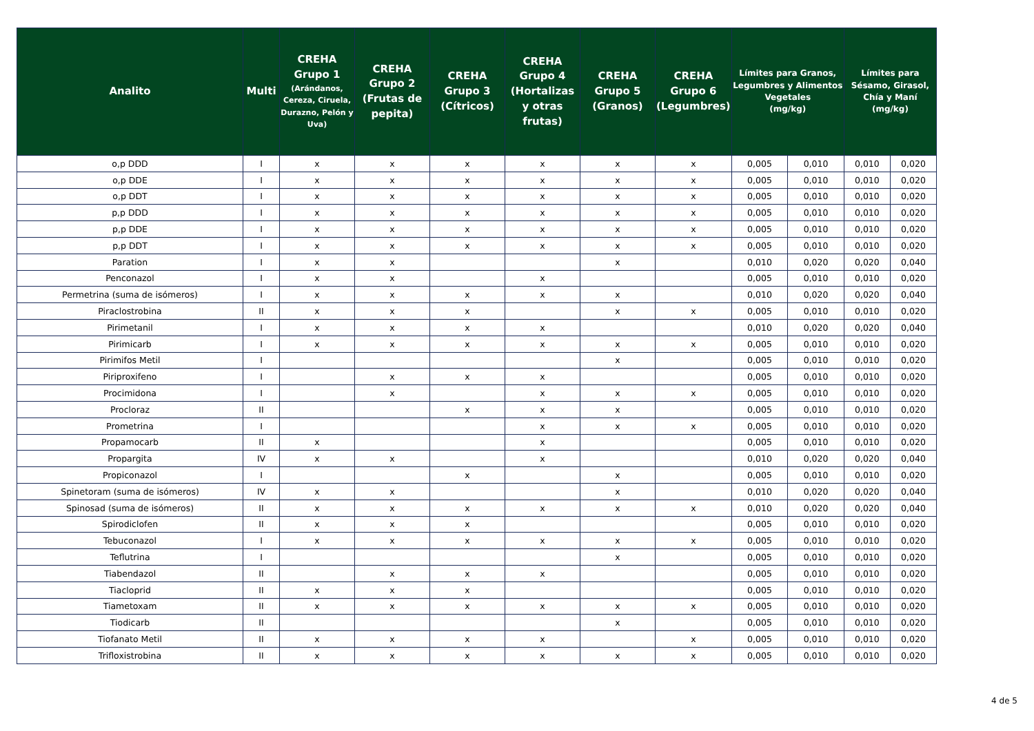| Analito | Multi | CREHA Grupo 1 (Arándanos, Cereza, Ciruela, Durazno, Pelón y Uva) | CREHA Grupo 2 (Frutas de pepita) | CREHA Grupo 3 (Cítricos) | CREHA Grupo 4 (Hortalizas y otras frutas) | CREHA Grupo 5 (Granos) | CREHA Grupo 6 (Legumbres) | Límites para Granos, Legumbres y Alimentos Vegetales (mg/kg) | | Límites para Sésamo, Girasol, Chía y Maní (mg/kg) | |
| --- | --- | --- | --- | --- | --- | --- | --- | --- | --- | --- | --- |
| o,p DDD | I | x | x | x | x | x | x | 0,005 | 0,010 | 0,010 | 0,020 |
| o,p DDE | I | x | x | x | x | x | x | 0,005 | 0,010 | 0,010 | 0,020 |
| o,p DDT | I | x | x | x | x | x | x | 0,005 | 0,010 | 0,010 | 0,020 |
| p,p DDD | I | x | x | x | x | x | x | 0,005 | 0,010 | 0,010 | 0,020 |
| p,p DDE | I | x | x | x | x | x | x | 0,005 | 0,010 | 0,010 | 0,020 |
| p,p DDT | I | x | x | x | x | x | x | 0,005 | 0,010 | 0,010 | 0,020 |
| Paration | I | x | x | | | x | | 0,010 | 0,020 | 0,020 | 0,040 |
| Penconazol | I | x | x | | x | | | 0,005 | 0,010 | 0,010 | 0,020 |
| Permetrina (suma de isómeros) | I | x | x | x | x | x | | 0,010 | 0,020 | 0,020 | 0,040 |
| Piraclostrobina | II | x | x | x | | x | x | 0,005 | 0,010 | 0,010 | 0,020 |
| Pirimetanil | I | x | x | x | x | | | 0,010 | 0,020 | 0,020 | 0,040 |
| Pirimicarb | I | x | x | x | x | x | x | 0,005 | 0,010 | 0,010 | 0,020 |
| Pirimifos Metil | I | | | | | x | | 0,005 | 0,010 | 0,010 | 0,020 |
| Piriproxifeno | I | | x | x | x | | | 0,005 | 0,010 | 0,010 | 0,020 |
| Procimidona | I | | x | | x | x | x | 0,005 | 0,010 | 0,010 | 0,020 |
| Procloraz | II | | | x | x | x | | 0,005 | 0,010 | 0,010 | 0,020 |
| Prometrina | I | | | | x | x | x | 0,005 | 0,010 | 0,010 | 0,020 |
| Propamocarb | II | x | | | x | | | 0,005 | 0,010 | 0,010 | 0,020 |
| Propargita | IV | x | x | | x | | | 0,010 | 0,020 | 0,020 | 0,040 |
| Propiconazol | I | | | x | | x | | 0,005 | 0,010 | 0,010 | 0,020 |
| Spinetoram (suma de isómeros) | IV | x | x | | | x | | 0,010 | 0,020 | 0,020 | 0,040 |
| Spinosad (suma de isómeros) | II | x | x | x | x | x | x | 0,010 | 0,020 | 0,020 | 0,040 |
| Spirodiclofen | II | x | x | x | | | | 0,005 | 0,010 | 0,010 | 0,020 |
| Tebuconazol | I | x | x | x | x | x | x | 0,005 | 0,010 | 0,010 | 0,020 |
| Teflutrina | I | | | | | x | | 0,005 | 0,010 | 0,010 | 0,020 |
| Tiabendazol | II | | x | x | x | | | 0,005 | 0,010 | 0,010 | 0,020 |
| Tiacloprid | II | x | x | x | | | | 0,005 | 0,010 | 0,010 | 0,020 |
| Tiametoxam | II | x | x | x | x | x | x | 0,005 | 0,010 | 0,010 | 0,020 |
| Tiodicarb | II | | | | | x | | 0,005 | 0,010 | 0,010 | 0,020 |
| Tiofanato Metil | II | x | x | x | x | | x | 0,005 | 0,010 | 0,010 | 0,020 |
| Trifloxistrobina | II | x | x | x | x | x | x | 0,005 | 0,010 | 0,010 | 0,020 |
4 de 5